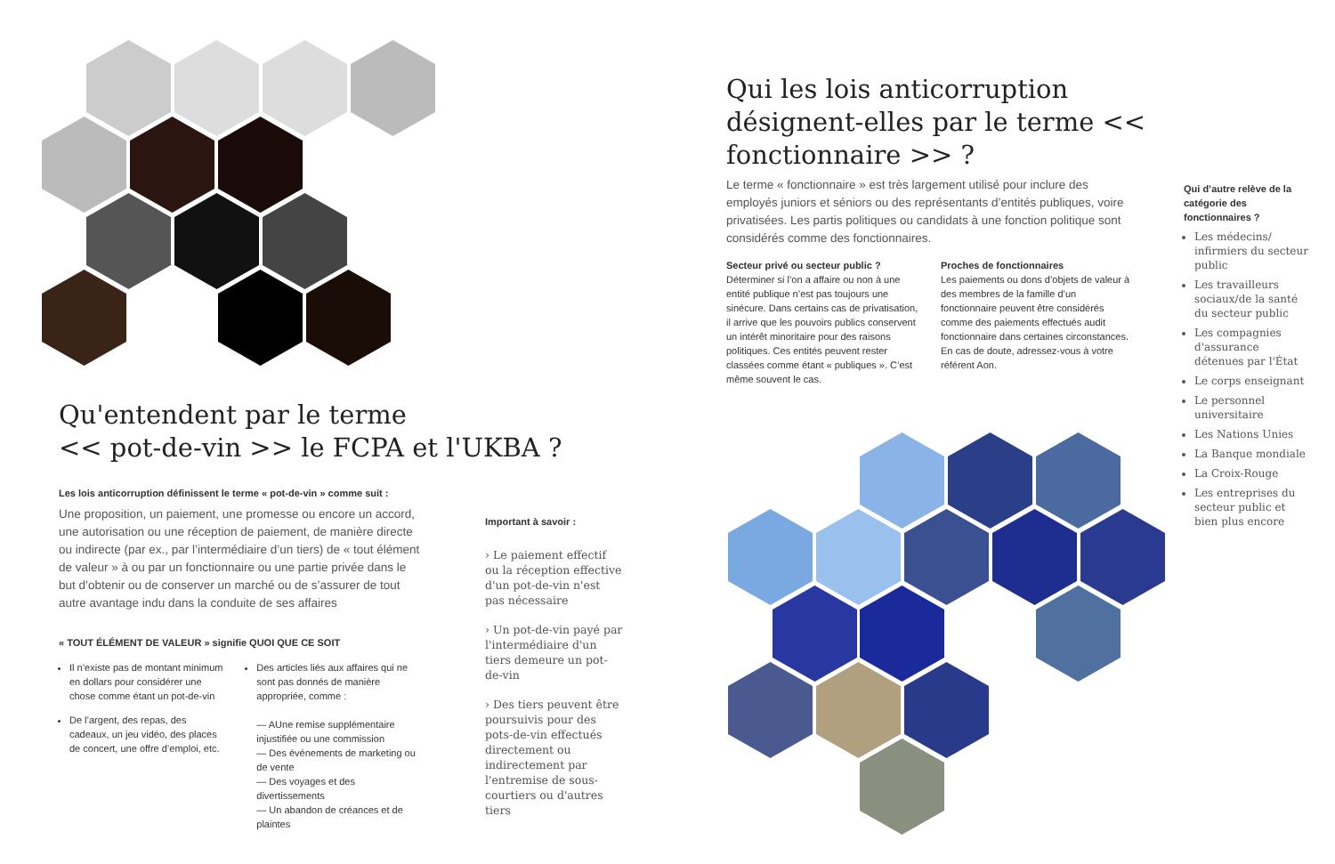Qu'entendent par le terme
<< pot-de-vin >> le FCPA et l'UKBA ?
Les lois anticorruption définissent le terme « pot-de-vin » comme suit :
Une proposition, un paiement, une promesse ou encore un accord, une autorisation ou une réception de paiement, de manière directe ou indirecte (par ex., par l’intermédiaire d’un tiers) de « tout élément de valeur » à ou par un fonctionnaire ou une partie privée dans le but d’obtenir ou de conserver un marché ou de s’assurer de tout autre avantage indu dans la conduite de ses affaires
« TOUT ÉLÉMENT DE VALEUR » signifie QUOI QUE CE SOIT
Il n’existe pas de montant minimum en dollars pour considérer une chose comme étant un pot-de-vin
De l’argent, des repas, des cadeaux, un jeu vidéo, des places de concert, une offre d’emploi, etc.
Des articles liés aux affaires qui ne sont pas donnés de manière appropriée, comme :
— AUne remise supplémentaire injustifiée ou une commission
— Des événements de marketing ou de vente
— Des voyages et des divertissements
— Un abandon de créances et de plaintes
Important à savoir :
› Le paiement effectif ou la réception effective d'un pot-de-vin n'est pas nécessaire
› Un pot-de-vin payé par l'intermédiaire d'un tiers demeure un pot-de-vin
› Des tiers peuvent être poursuivis pour des pots-de-vin effectués directement ou indirectement par l'entremise de sous-courtiers ou d'autres tiers
Qui les lois anticorruption désignent-elles par le terme << fonctionnaire >> ?
Le terme « fonctionnaire » est très largement utilisé pour inclure des employés juniors et séniors ou des représentants d’entités publiques, voire privatisées. Les partis politiques ou candidats à une fonction politique sont considérés comme des fonctionnaires.
Secteur privé ou secteur public ?
Déterminer si l’on a affaire ou non à une entité publique n’est pas toujours une sinécure. Dans certains cas de privatisation, il arrive que les pouvoirs publics conservent un intérêt minoritaire pour des raisons politiques. Ces entités peuvent rester classées comme étant « publiques ». C’est même souvent le cas.
Proches de fonctionnaires
Les paiements ou dons d’objets de valeur à des membres de la famille d’un fonctionnaire peuvent être considérés comme des paiements effectués audit fonctionnaire dans certaines circonstances. En cas de doute, adressez-vous à votre référent Aon.
Qui d’autre relève de la catégorie des fonctionnaires ?
Les médecins/ infirmiers du secteur public
Les travailleurs sociaux/de la santé du secteur public
Les compagnies d'assurance détenues par l'État
Le corps enseignant
Le personnel universitaire
Les Nations Unies
La Banque mondiale
La Croix-Rouge
Les entreprises du secteur public et bien plus encore